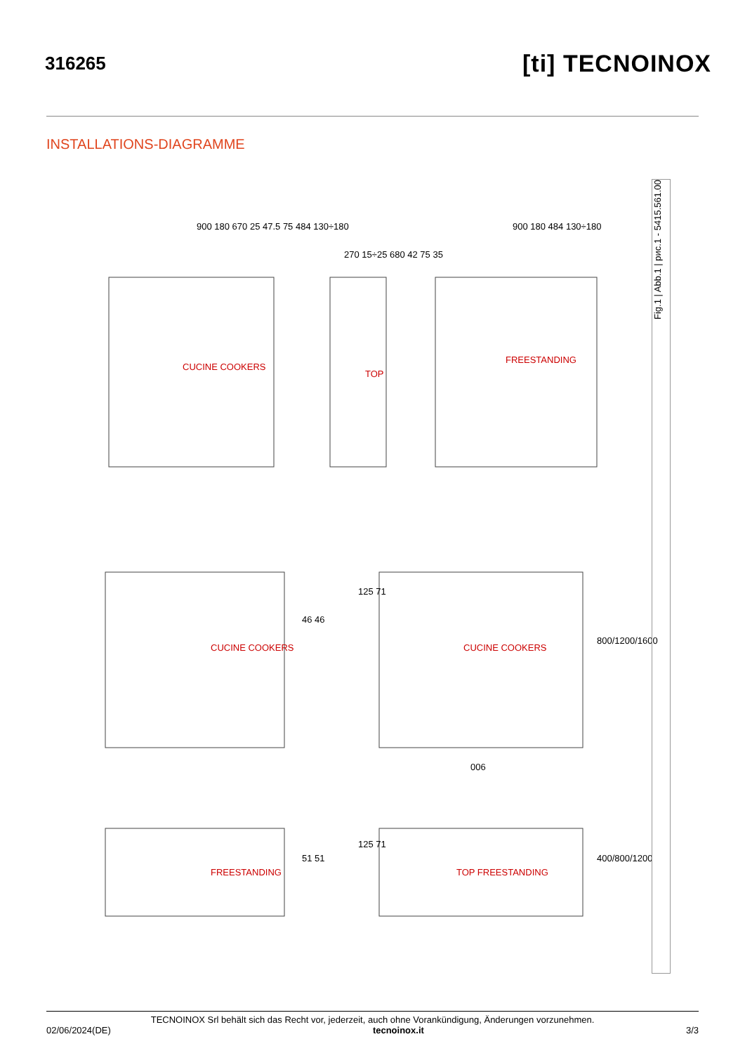316265
[ti] TECNOINOX
INSTALLATIONS-DIAGRAMME
CUCINE COOKERS
TOP
FREESTANDING
CUCINE COOKERS CUCINE COOKERS
FREESTANDING TOP FREESTANDING
900 180 670 25 47.5 75 484 130÷180
270 15÷25 680 42 75 35
900 180 484 130÷180
46 46
125 71
800/1200/1600
006
51 51
125 71
400/800/1200
Fig.1 | Abb.1 | рис.1 - 5415.561.00
TECNOINOX Srl behält sich das Recht vor, jederzeit, auch ohne Vorankündigung, Änderungen vorzunehmen.
02/06/2024(DE) tecnoinox.it 3/3